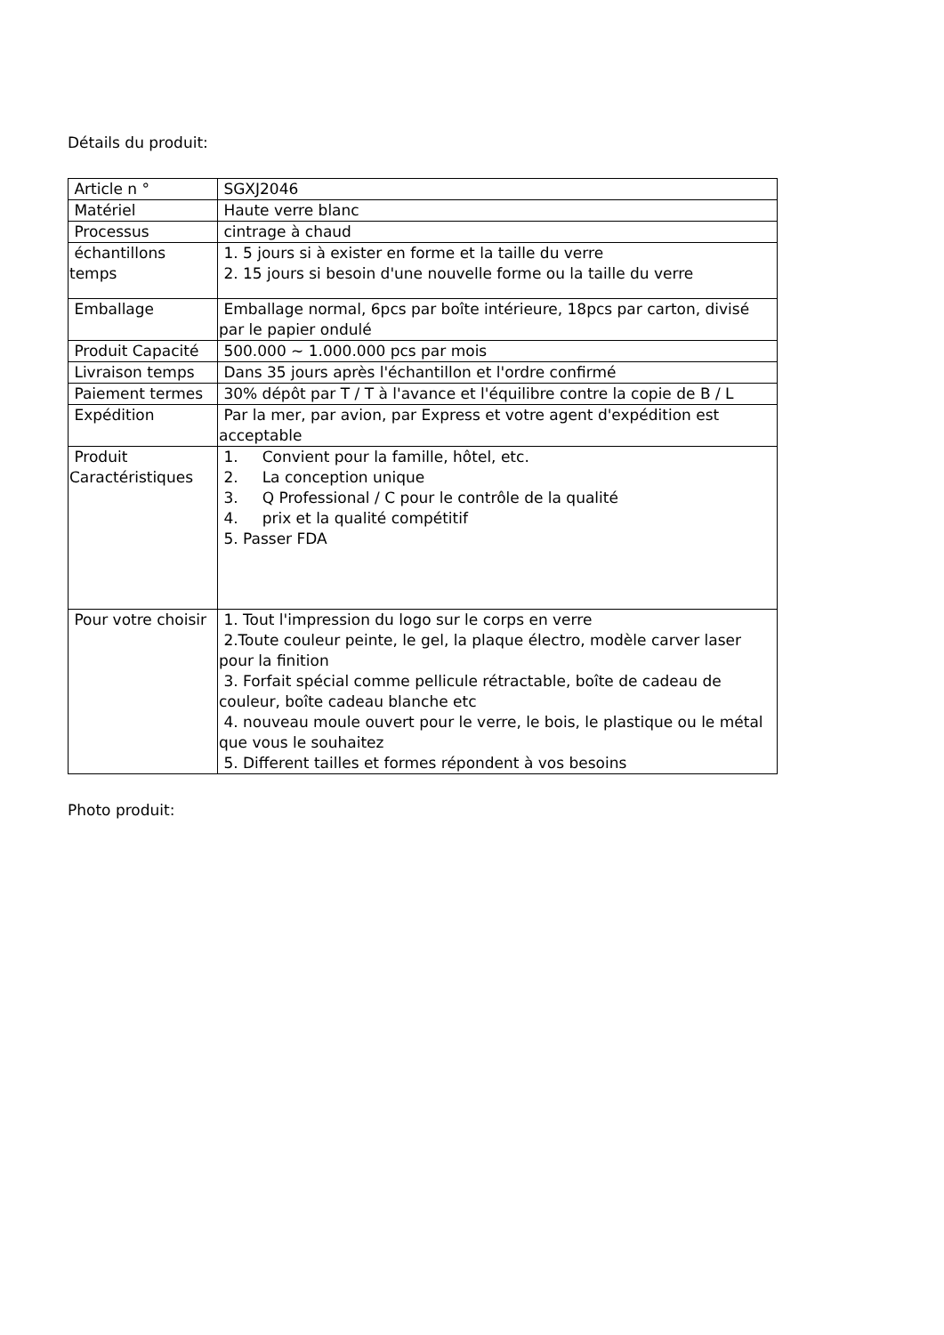Détails du produit:
| Article n ° | SGXJ2046 |
| Matériel | Haute verre blanc |
| Processus | cintrage à chaud |
| échantillons temps | 1. 5 jours si à exister en forme et la taille du verre 2. 15 jours si besoin d'une nouvelle forme ou la taille du verre |
| Emballage | Emballage normal, 6pcs par boîte intérieure, 18pcs par carton, divisé par le papier ondulé |
| Produit Capacité | 500.000 ~ 1.000.000 pcs par mois |
| Livraison temps | Dans 35 jours après l'échantillon et l'ordre confirmé |
| Paiement termes | 30% dépôt par T / T à l'avance et l'équilibre contre la copie de B / L |
| Expédition | Par la mer, par avion, par Express et votre agent d'expédition est acceptable |
| Produit Caractéristiques | 1. Convient pour la famille, hôtel, etc. 2. La conception unique 3. Q Professional / C pour le contrôle de la qualité 4. prix et la qualité compétitif 5. Passer FDA |
| Pour votre choisir | 1. Tout l'impression du logo sur le corps en verre 2.Toute couleur peinte, le gel, la plaque électro, modèle carver laser pour la finition 3. Forfait spécial comme pellicule rétractable, boîte de cadeau de couleur, boîte cadeau blanche etc 4. nouveau moule ouvert pour le verre, le bois, le plastique ou le métal que vous le souhaitez 5. Different tailles et formes répondent à vos besoins |
Photo produit: